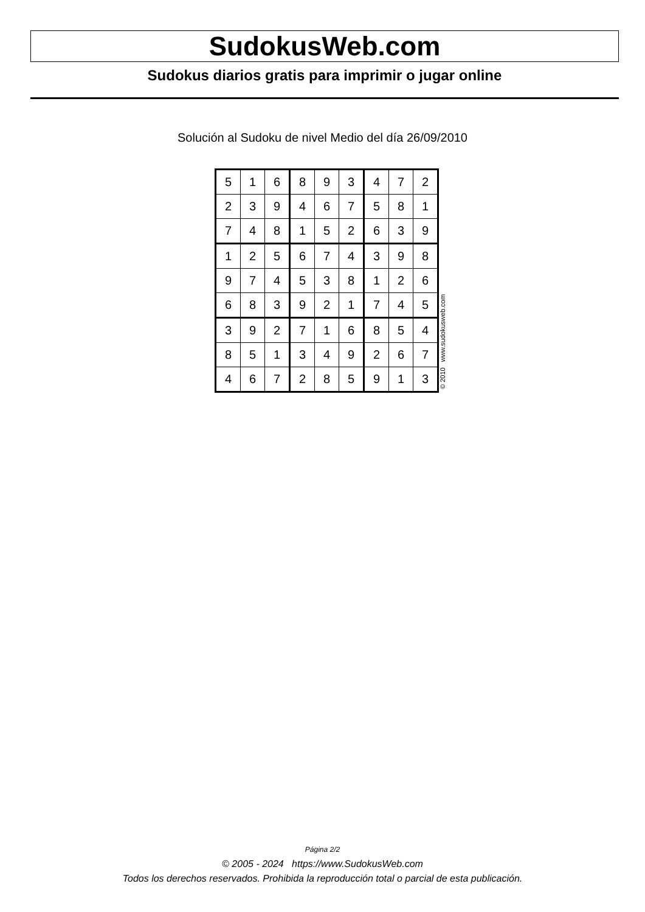SudokusWeb.com
Sudokus diarios gratis para imprimir o jugar online
Solución al Sudoku de nivel Medio del día 26/09/2010
| 5 | 1 | 6 | 8 | 9 | 3 | 4 | 7 | 2 |
| 2 | 3 | 9 | 4 | 6 | 7 | 5 | 8 | 1 |
| 7 | 4 | 8 | 1 | 5 | 2 | 6 | 3 | 9 |
| 1 | 2 | 5 | 6 | 7 | 4 | 3 | 9 | 8 |
| 9 | 7 | 4 | 5 | 3 | 8 | 1 | 2 | 6 |
| 6 | 8 | 3 | 9 | 2 | 1 | 7 | 4 | 5 |
| 3 | 9 | 2 | 7 | 1 | 6 | 8 | 5 | 4 |
| 8 | 5 | 1 | 3 | 4 | 9 | 2 | 6 | 7 |
| 4 | 6 | 7 | 2 | 8 | 5 | 9 | 1 | 3 |
© 2010 www.sudokusweb.com
Página 2/2
© 2005 - 2024 https://www.SudokusWeb.com
Todos los derechos reservados. Prohibida la reproducción total o parcial de esta publicación.